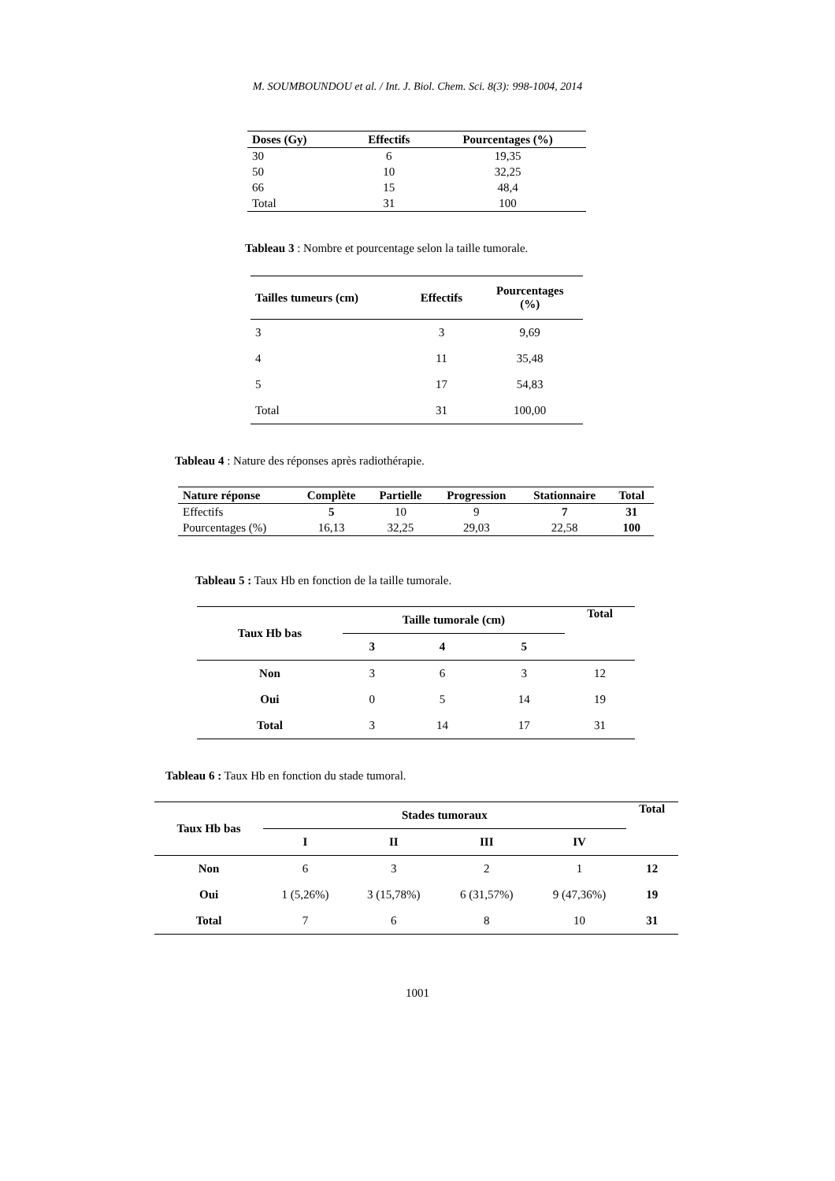M. SOUMBOUNDOU et al. / Int. J. Biol. Chem. Sci. 8(3): 998-1004, 2014
| Doses (Gy) | Effectifs | Pourcentages (%) |
| --- | --- | --- |
| 30 | 6 | 19,35 |
| 50 | 10 | 32,25 |
| 66 | 15 | 48,4 |
| Total | 31 | 100 |
Tableau 3 : Nombre et pourcentage selon la taille tumorale.
| Tailles tumeurs (cm) | Effectifs | Pourcentages (%) |
| --- | --- | --- |
| 3 | 3 | 9,69 |
| 4 | 11 | 35,48 |
| 5 | 17 | 54,83 |
| Total | 31 | 100,00 |
Tableau 4 : Nature des réponses après radiothérapie.
| Nature réponse | Complète | Partielle | Progression | Stationnaire | Total |
| --- | --- | --- | --- | --- | --- |
| Effectifs | 5 | 10 | 9 | 7 | 31 |
| Pourcentages (%) | 16,13 | 32,25 | 29,03 | 22,58 | 100 |
Tableau 5 : Taux Hb en fonction de la taille tumorale.
| Taux Hb bas | Taille tumorale (cm) | | | Total |
| --- | --- | --- | --- | --- |
| | 3 | 4 | 5 | |
| Non | 3 | 6 | 3 | 12 |
| Oui | 0 | 5 | 14 | 19 |
| Total | 3 | 14 | 17 | 31 |
Tableau 6 : Taux Hb en fonction du stade tumoral.
| Taux Hb bas | Stades tumoraux | | | | Total |
| --- | --- | --- | --- | --- | --- |
| | I | II | III | IV | |
| Non | 6 | 3 | 2 | 1 | 12 |
| Oui | 1 (5,26%) | 3 (15,78%) | 6 (31,57%) | 9 (47,36%) | 19 |
| Total | 7 | 6 | 8 | 10 | 31 |
1001